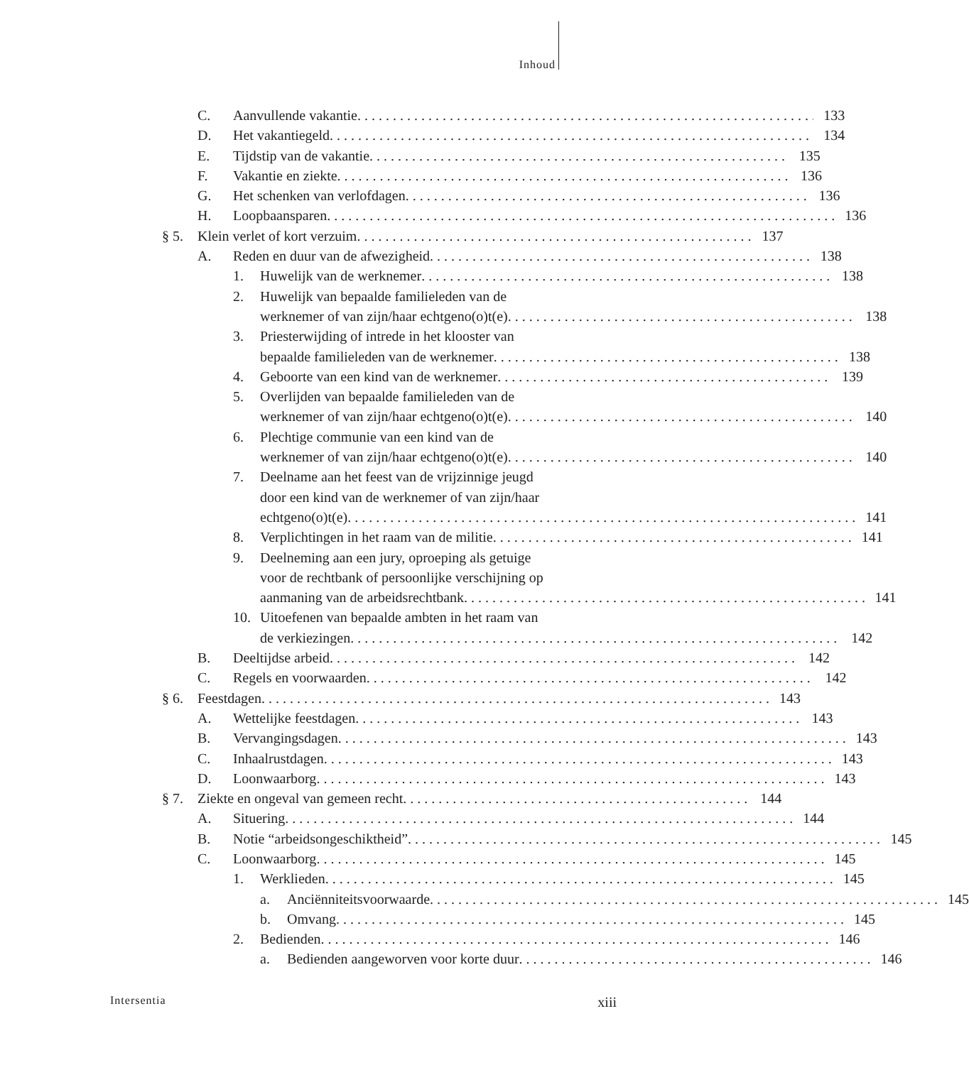Inhoud
C. Aanvullende vakantie 133
D. Het vakantiegeld 134
E. Tijdstip van de vakantie 135
F. Vakantie en ziekte 136
G. Het schenken van verlofdagen 136
H. Loopbaansparen 136
§ 5. Klein verlet of kort verzuim 137
A. Reden en duur van de afwezigheid
138
1. Huwelijk van de werknemer 138
2. Huwelijk van bepaalde familieleden van de
werknemer of van zijn/haar echtgeno(o)t(e)
138
3. Priesterwijding of intrede in het klooster van
bepaalde familieleden van de werknemer
138
4. Geboorte van een kind van de werknemer
139
5. Overlijden van bepaalde familieleden van de
werknemer of van zijn/haar echtgeno(o)t(e)
140
6. Plechtige communie van een kind van de
werknemer of van zijn/haar echtgeno(o)t(e)
140
7. Deelname aan het feest van de vrijzinnige jeugd
door een kind van de werknemer of van zijn/haar
echtgeno(o)t(e)
141
8. Verplichtingen in het raam van de militie
141
9. Deelneming aan een jury, oproeping als getuige
voor de rechtbank of persoonlijke verschijning op
aanmaning van de arbeidsrechtbank
141
10. Uitoefenen van bepaalde ambten in het raam van
de verkiezingen
142
B. Deeltijdse arbeid 142
C. Regels en voorwaarden 142
§ 6. Feestdagen 143
A. Wettelijke feestdagen 143
B. Vervangingsdagen 143
C. Inhaalrustdagen 143
D. Loonwaarborg 143
§ 7. Ziekte en ongeval van gemeen recht
144
A. Situering 144
B. Notie “arbeidsongeschiktheid” 145
C. Loonwaarborg 145
1. Werklieden 145
a. Anciënniteitsvoorwaarde 145
b. Omvang 145
2. Bedienden 146
a. Bedienden aangeworven voor korte duur
146
Intersentia xiii